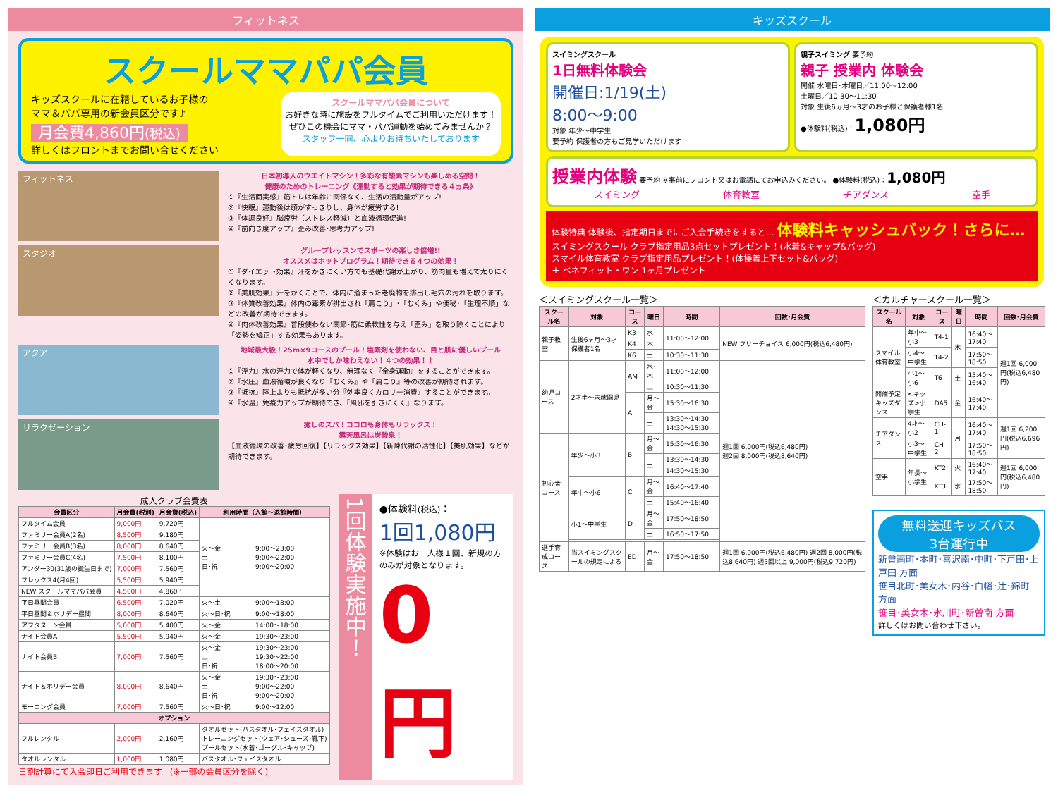フィットネス
スクールママパパ会員
キッズスクールに在籍しているお子様の
ママ＆パパ専用の新会員区分です♪
月会費4,860円(税込)
詳しくはフロントまでお問い合せください
スクールママパパ会員について
お好きな時に施設をフルタイムでご利用いただけます！
ぜひこの機会にママ・パパ運動を始めてみませんか？
スタッフ一同、心よりお待ちいたしております
フィットネス
日本初導入のウエイトマシン！多彩な有酸素マシンも楽しめる空間！
健康のためのトレーニング《運動すると効果が期待できる４ヵ条》
①『生活面実感』筋トレは年齢に関係なく、生活の活動量がアップ!
②『快眠』運動後は頭がすっきりし、身体が疲労する!
③『体調良好』脳疲労（ストレス軽減）と血液循環促進!
④『前向き度アップ』歪み改善･思考力アップ!
スタジオ
グループレッスンでスポーツの楽しさ倍増!!
オススメはホットプログラム！期待できる４つの効果！
①『ダイエット効果』汗をかきにくい方でも基礎代謝が上がり、筋肉量も増えて太りにくくなります。
②『美肌効果』汗をかくことで、体内に溜まった老廃物を排出し毛穴の汚れを取ります。
③『体質改善効果』体内の毒素が排出され「肩こり」･「むくみ」や便秘･「生理不順」などの改善が期待できます。
④『肉体改善効果』普段使わない関節･筋に柔軟性を与え「歪み」を取り除くことにより「姿勢を矯正」する効果もあります。
アクア
地域最大級！25m×9コースのプール！塩素剤を使わない、目と肌に優しいプール
水中でしか味わえない！４つの効果！！
①『浮力』水の浮力で体が軽くなり、無理なく『全身運動』をすることができます。
②『水圧』血液循環が良くなり『むくみ』や『肩こり』等の改善が期待されます。
③『抵抗』陸上よりも抵抗が多い分『効率良くカロリー消費』することができます。
④『水温』免疫力アップが期待でき、『風邪を引きにくく』なります。
リラクゼーション
癒しのスパ！ココロも身体もリラックス！
露天風呂は炭酸泉！
【血液循環の改善･疲労回復】【リラックス効果】【新陳代謝の活性化】【美肌効果】などが期待できます。
成人クラブ会費表
| 会員区分 | 月会費(税別) | 月会費(税込) | 利用時間（入館～退館時間） | |
| --- | --- | --- | --- | --- |
| フルタイム会員 | 9,000円 | 9,720円 | 火～金 土 日･祝 | 9:00～23:00 9:00～22:00 9:00～20:00 |
| ファミリー会員A(2名) | 8,500円 | 9,180円 | | |
| ファミリー会員B(3名) | 8,000円 | 8,640円 | | |
| ファミリー会員C(4名) | 7,500円 | 8,100円 | | |
| アンダー30(31歳の誕生日まで) | 7,000円 | 7,560円 | | |
| フレックス4(月4回) | 5,500円 | 5,940円 | | |
| NEW スクールママパパ会員 | 4,500円 | 4,860円 | | |
| 平日昼間会員 | 6,500円 | 7,020円 | 火～土 | 9:00～18:00 |
| 平日昼間＆ホリデー昼間 | 8,000円 | 8,640円 | 火～日･祝 | 9:00～18:00 |
| アフタヌーン会員 | 5,000円 | 5,400円 | 火～金 | 14:00～18:00 |
| ナイト会員A | 5,500円 | 5,940円 | 火～金 | 19:30～23:00 |
| ナイト会員B | 7,000円 | 7,560円 | 火～金 土 日･祝 | 19:30～23:00 19:30～22:00 18:00～20:00 |
| ナイト＆ホリデー会員 | 8,000円 | 8,640円 | 火～金 土 日･祝 | 19:30～23:00 9:00～22:00 9:00～20:00 |
| モーニング会員 | 7,000円 | 7,560円 | 火～日･祝 | 9:00～12:00 |
| オプション | | | | |
| フルレンタル | 2,000円 | 2,160円 | タオルセット(バスタオル･フェイスタオル) トレーニングセット(ウェア･シューズ･靴下) プールセット(水着･ゴーグル･キャップ) | |
| タオルレンタル | 1,000円 | 1,080円 | バスタオル･フェイスタオル | |
日割計算にて入会即日ご利用できます。(※一部の会員区分を除く)
1回体験実施中！
●体験料(税込)：
1回1,080円
※体験はお一人様１回、新規の方のみが対象となります。
0円
キッズスクール
スイミングスクール
1日無料体験会
開催日:1/19(土)
8:00～9:00
対象 年少～中学生
要予約 保護者の方もご見学いただけます
親子スイミング 要予約
親子 授業内 体験会
開催 水曜日･木曜日／11:00～12:00
土曜日／10:30～11:30
対象 生後6ヵ月～3才のお子様と保護者様1名
●体験料(税込)：1,080円
授業内体験 要予約 ※事前にフロント又はお電話にてお申込みください。 ●体験料(税込)：1,080円
スイミング 体育教室 チアダンス 空手
体験特典 体験後、指定期日までにご入会手続きをすると… 体験料キャッシュバック！さらに…
スイミングスクール クラブ指定用品3点セットプレゼント！(水着&キャップ&バッグ)
スマイル体育教室 クラブ指定用品プレゼント！(体操着上下セット&バッグ)
＋ ベネフィット・ワン 1ヶ月プレゼント
＜スイミングスクール一覧＞
| スクール名 | 対象 | コース | 曜日 | 時間 | 回数･月会費 |
| --- | --- | --- | --- | --- | --- |
| 親子教室 | 生後6ヶ月～3才 保護者1名 | K3 | 水 | 11:00～12:00 | NEW フリーチョイス 6,000円(税込6,480円) |
| | | K4 | 木 | | |
| | | K6 | 土 | 10:30～11:30 | |
| 幼児コース | 2才半～未就園児 | AM | 水･木 | 11:00～12:00 | 週1回 6,000円(税込6,480円) 週2回 8,000円(税込8,640円) |
| | | | 土 | 10:30～11:30 | |
| | | A | 月～金 | 15:30～16:30 | |
| | | | 土 | 13:30～14:30 14:30～15:30 | |
| 初心者コース | 年少～小3 | B | 月～金 | 15:30～16:30 | |
| | | | 土 | 13:30～14:30 | |
| | | | | 14:30～15:30 | |
| | 年中～小6 | C | 月～金 | 16:40～17:40 | |
| | | | 土 | 15:40～16:40 | |
| | 小1～中学生 | D | 月～金 | 17:50～18:50 | |
| | | | 土 | 16:50～17:50 | |
| 選手育成コース | 当スイミングスクールの規定による | ED | 月～金 | 17:50～18:50 | 週1回 6,000円(税込6,480円) 週2回 8,000円(税込8,640円) 週3回以上 9,000円(税込9,720円) |
＜カルチャースクール一覧＞
| スクール名 | 対象 | コース | 曜日 | 時間 | 回数･月会費 |
| --- | --- | --- | --- | --- | --- |
| スマイル体育教室 | 年中～小3 | T4-1 | 木 | 16:40～17:40 | 週1回 6,000円(税込6,480円) |
| | 小4～中学生 | T4-2 | | 17:50～18:50 | |
| | 小1～小6 | T6 | 土 | 15:40～16:40 | |
| 開催予定 キッズダンス | <キッズ>小学生 | DA5 | 金 | 16:40～17:40 | |
| チアダンス | 4才～小2 | CH-1 | 月 | 16:40～17:40 | 週1回 6,200円(税込6,696円) |
| | 小3～中学生 | CH-2 | | 17:50～18:50 | |
| 空手 | 年長～小学生 | KT2 | 火 | 16:40～17:40 | 週1回 6,000円(税込6,480円) |
| | | KT3 | 水 | 17:50～18:50 | |
無料送迎キッズバス
3台運行中
新曽南町･本町･喜沢南･中町･下戸田･上戸田 方面
笹目北町･美女木･内谷･白幡･辻･錦町 方面
笹目･美女木･氷川町･新曽南 方面
詳しくはお問い合わせ下さい。